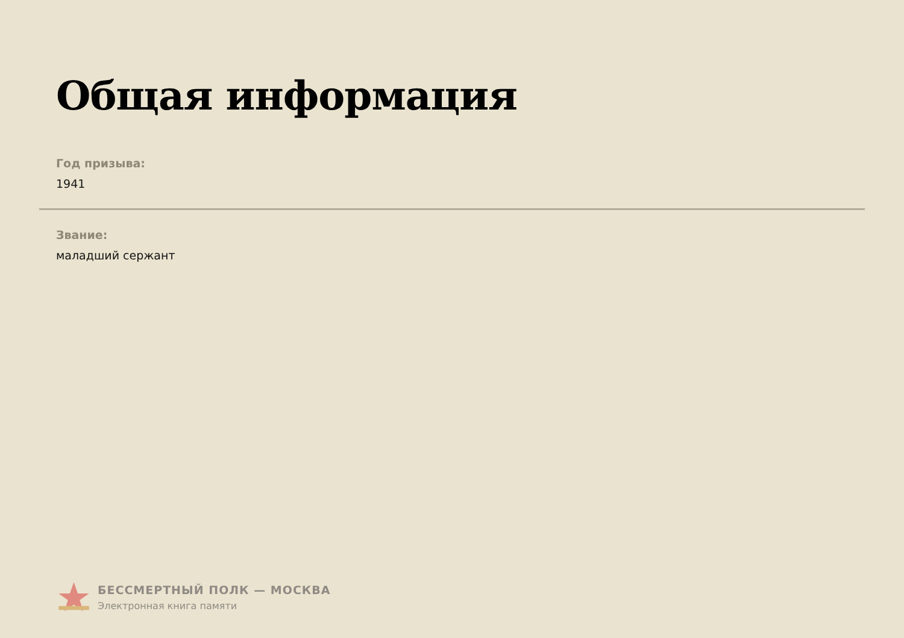Общая информация
Год призыва:
1941
Звание:
маладший сержант
БЕССМЕРТНЫЙ ПОЛК — МОСКВА
Электронная книга памяти